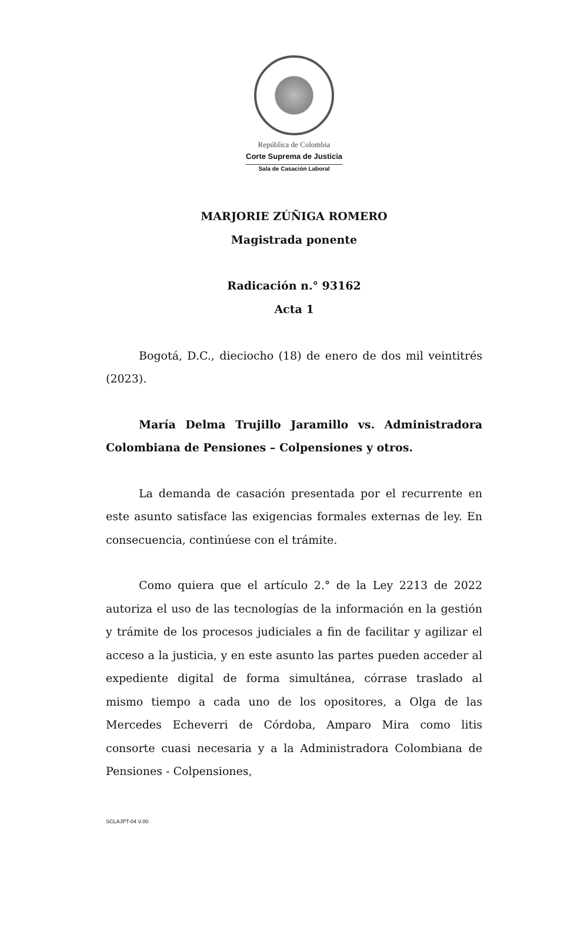República de Colombia
Corte Suprema de Justicia
Sala de Casación Laboral
MARJORIE ZÚÑIGA ROMERO
Magistrada ponente
Radicación n.° 93162
Acta 1
Bogotá, D.C., dieciocho (18) de enero de dos mil veintitrés (2023).
María Delma Trujillo Jaramillo vs. Administradora Colombiana de Pensiones – Colpensiones y otros.
La demanda de casación presentada por el recurrente en este asunto satisface las exigencias formales externas de ley. En consecuencia, continúese con el trámite.
Como quiera que el artículo 2.° de la Ley 2213 de 2022 autoriza el uso de las tecnologías de la información en la gestión y trámite de los procesos judiciales a fin de facilitar y agilizar el acceso a la justicia, y en este asunto las partes pueden acceder al expediente digital de forma simultánea, córrase traslado al mismo tiempo a cada uno de los opositores, a Olga de las Mercedes Echeverri de Córdoba, Amparo Mira como litis consorte cuasi necesaria y a la Administradora Colombiana de Pensiones - Colpensiones,
SCLAJPT-04 V.00